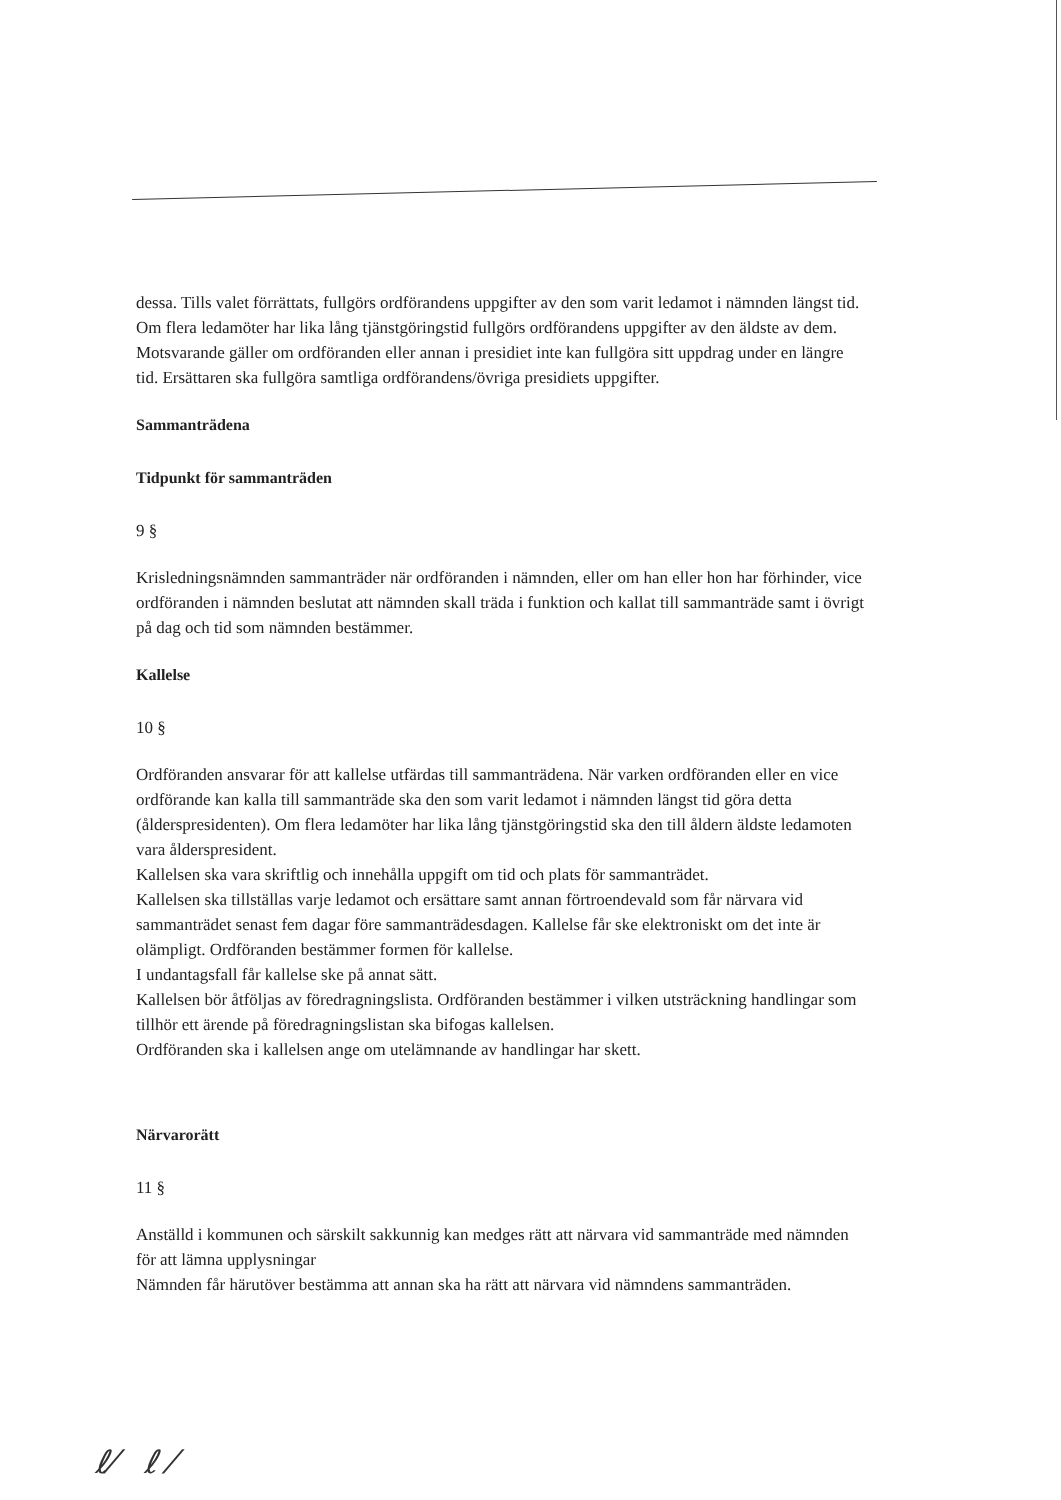dessa. Tills valet förrättats, fullgörs ordförandens uppgifter av den som varit ledamot i nämnden längst tid. Om flera ledamöter har lika lång tjänstgöringstid fullgörs ordförandens uppgifter av den äldste av dem.
Motsvarande gäller om ordföranden eller annan i presidiet inte kan fullgöra sitt uppdrag under en längre tid. Ersättaren ska fullgöra samtliga ordförandens/övriga presidiets uppgifter.
Sammanträdena
Tidpunkt för sammanträden
9 §
Krisledningsnämnden sammanträder när ordföranden i nämnden, eller om han eller hon har förhinder, vice ordföranden i nämnden beslutat att nämnden skall träda i funktion och kallat till sammanträde samt i övrigt på dag och tid som nämnden bestämmer.
Kallelse
10 §
Ordföranden ansvarar för att kallelse utfärdas till sammanträdena. När varken ordföranden eller en vice ordförande kan kalla till sammanträde ska den som varit ledamot i nämnden längst tid göra detta (ålderspresidenten). Om flera ledamöter har lika lång tjänstgöringstid ska den till åldern äldste ledamoten vara ålderspresident.
Kallelsen ska vara skriftlig och innehålla uppgift om tid och plats för sammanträdet.
Kallelsen ska tillställas varje ledamot och ersättare samt annan förtroendevald som får närvara vid sammanträdet senast fem dagar före sammanträdesdagen. Kallelse får ske elektroniskt om det inte är olämpligt. Ordföranden bestämmer formen för kallelse.
I undantagsfall får kallelse ske på annat sätt.
Kallelsen bör åtföljas av föredragningslista. Ordföranden bestämmer i vilken utsträckning handlingar som tillhör ett ärende på föredragningslistan ska bifogas kallelsen.
Ordföranden ska i kallelsen ange om utelämnande av handlingar har skett.
Närvarorätt
11 §
Anställd i kommunen och särskilt sakkunnig kan medges rätt att närvara vid sammanträde med nämnden för att lämna upplysningar
Nämnden får härutöver bestämma att annan ska ha rätt att närvara vid nämndens sammanträden.
ℓ⁄ ℓ ⁄